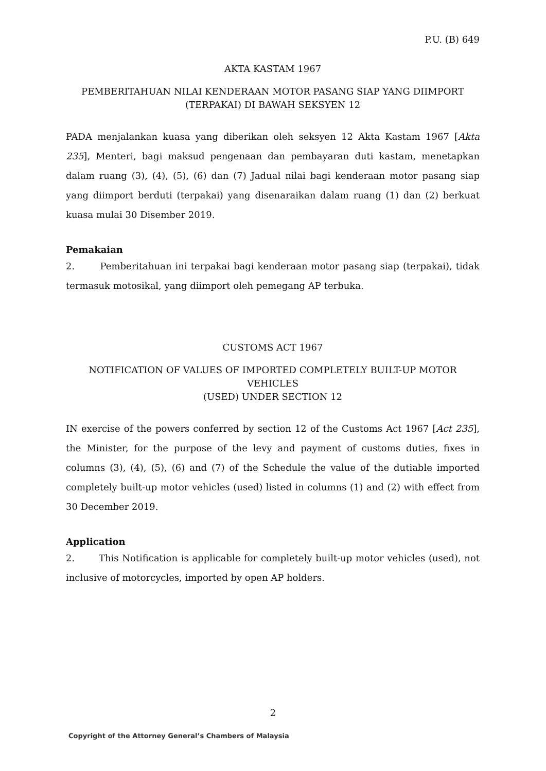P.U. (B) 649
AKTA KASTAM 1967
PEMBERITAHUAN NILAI KENDERAAN MOTOR PASANG SIAP YANG DIIMPORT
(TERPAKAI) DI BAWAH SEKSYEN 12
PADA menjalankan kuasa yang diberikan oleh seksyen 12 Akta Kastam 1967 [Akta 235], Menteri, bagi maksud pengenaan dan pembayaran duti kastam, menetapkan dalam ruang (3), (4), (5), (6) dan (7) Jadual nilai bagi kenderaan motor pasang siap yang diimport berduti (terpakai) yang disenaraikan dalam ruang (1) dan (2) berkuat kuasa mulai 30 Disember 2019.
Pemakaian
2. Pemberitahuan ini terpakai bagi kenderaan motor pasang siap (terpakai), tidak termasuk motosikal, yang diimport oleh pemegang AP terbuka.
CUSTOMS ACT 1967
NOTIFICATION OF VALUES OF IMPORTED COMPLETELY BUILT-UP MOTOR VEHICLES
(USED) UNDER SECTION 12
IN exercise of the powers conferred by section 12 of the Customs Act 1967 [Act 235], the Minister, for the purpose of the levy and payment of customs duties, fixes in columns (3), (4), (5), (6) and (7) of the Schedule the value of the dutiable imported completely built-up motor vehicles (used) listed in columns (1) and (2) with effect from 30 December 2019.
Application
2. This Notification is applicable for completely built-up motor vehicles (used), not inclusive of motorcycles, imported by open AP holders.
2
Copyright of the Attorney General’s Chambers of Malaysia